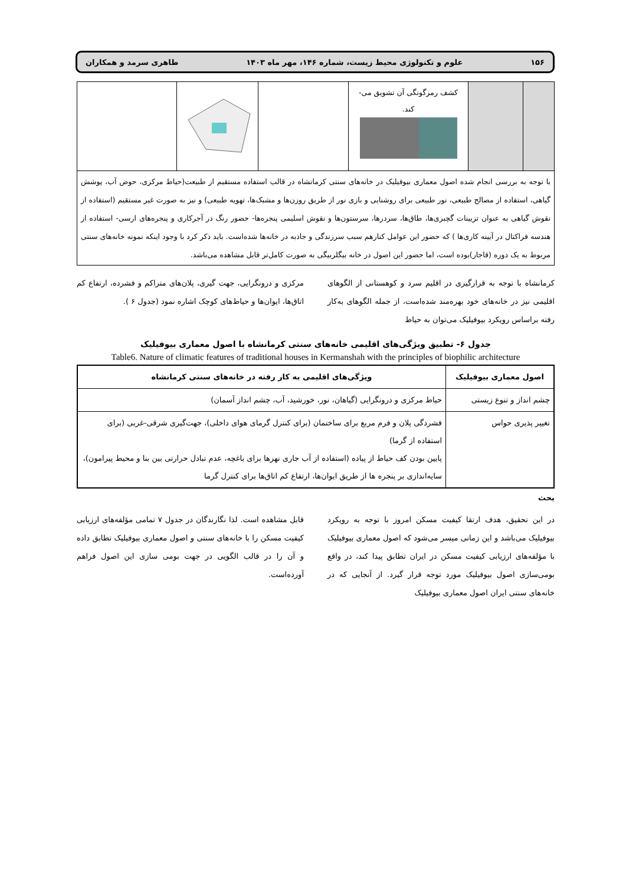۱۵۶ علوم و تکنولوژی محیط زیست، شماره ۱۴۶، مهر ماه ۱۴۰۳ طاهری سرمد و همکاران
| | | کشف رمزگونگی آن تشویق می- کند. | | | |
با توجه به بررسی انجام شده اصول معماری بیوفیلیک در خانه‌های سنتی کرمانشاه در قالب استفاده مستقیم از طبیعت(حیاط مرکزی، حوض آب، پوشش گیاهی، استفاده از مصالح طبیعی، نور طبیعی برای روشنایی و بازی نور از طریق روزن‌ها و مشبک‌ها، تهویه طبیعی) و نیز به صورت غیر مستقیم (استفاده از نقوش گیاهی به عنوان تزیینات گچبری‌ها، طاق‌ها، سردرها، سرستون‌ها و نقوش اسلیمی پنجره‌ها- حضور رنگ در آجرکاری و پنجره‌های ارسی- استفاده از هندسه فراکتال در آیینه کاری‌ها ) که حضور این عوامل کنارهم سبب سرزندگی و جاذبه در خانه‌ها شده‌است. باید ذکر کرد با وجود اینکه نمونه خانه‌های سنتی مربوط به یک دوره (قاجار)بوده است، اما حضور این اصول در خانه بیگلربیگی به صورت کامل‌تر قابل مشاهده می‌باشد.
کرمانشاه با توجه به قرارگیری در اقلیم سرد و کوهستانی از الگوهای اقلیمی نیز در خانه‌های خود بهره‌مند شده‌است، از جمله الگوهای به‌کار رفته براساس رویکرد بیوفیلیک می‌توان به حیاط
مرکزی و درونگرایی، جهت گیری، پلان‌های متراکم و فشرده، ارتفاع کم اتاق‌ها، ایوان‌ها و حیاط‌های کوچک اشاره نمود (جدول ۶ ).
جدول ۶- تطبیق ویژگی‌های اقلیمی خانه‌های سنتی کرمانشاه با اصول معماری بیوفیلیک
Table6. Nature of climatic features of traditional houses in Kermanshah with the principles of biophilic architecture
| اصول معماری بیوفیلیک | ویژگی‌های اقلیمی به کار رفته در خانه‌های سنتی کرمانشاه |
| --- | --- |
| چشم انداز و تنوع زیستی | حیاط مرکزی و درونگرایی (گیاهان، نور، خورشید، آب، چشم انداز آسمان) |
| تغییر پذیری حواس | فشردگی پلان و فرم مربع برای ساختمان (برای کنترل گرمای هوای داخلی)، جهت‌گیری شرقی-غربی (برای استفاده از گرما) پایین بودن کف حیاط از پیاده (استفاده از آب جاری نهرها برای باغچه، عدم تبادل حرارتی بین بنا و محیط پیرامون)، سایه‌اندازی بر پنجره ها از طریق ایوان‌ها، ارتفاع کم اتاق‌ها برای کنترل گرما |
بحث
در این تحقیق، هدف ارتقا کیفیت مسکن امروز با توجه به رویکرد بیوفیلیک می‌باشد و این زمانی میسر می‌شود که اصول معماری بیوفیلیک با مؤلفه‌های ارزیابی کیفیت مسکن در ایران تطابق پیدا کند، در واقع بومی‌سازی اصول بیوفیلیک مورد توجه قرار گیرد. از آنجایی که در خانه‌های سنتی ایران اصول معماری بیوفیلیک
قابل مشاهده است. لذا نگارندگان در جدول ۷ تمامی مؤلفه‌های ارزیابی کیفیت مسکن را با خانه‌های سنتی و اصول معماری بیوفیلیک تطابق داده و آن را در قالب الگویی در جهت بومی سازی این اصول فراهم آورده‌است.